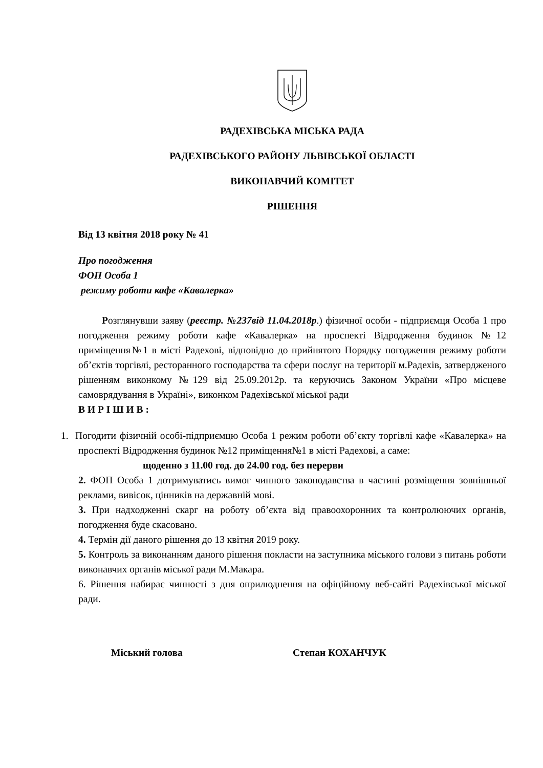РАДЕХІВСЬКА МІСЬКА РАДА
РАДЕХІВСЬКОГО РАЙОНУ ЛЬВІВСЬКОЇ ОБЛАСТІ
ВИКОНАВЧИЙ КОМІТЕТ
РІШЕННЯ
Від 13 квітня 2018 року № 41
Про погодження
ФОП Особа 1
режиму роботи кафе «Кавалерка»
Розглянувши заяву (реєстр. №237від 11.04.2018р.) фізичної особи - підприємця Особа 1 про погодження режиму роботи кафе «Кавалерка» на проспекті Відродження будинок №12 приміщення№1 в місті Радехові, відповідно до прийнятого Порядку погодження режиму роботи об’єктів торгівлі, ресторанного господарства та сфери послуг на території м.Радехів, затвердженого рішенням виконкому №129 від 25.09.2012р. та керуючись Законом України «Про місцеве самоврядування в Україні», виконком Радехівської міської ради
В И Р І Ш И В :
1. Погодити фізичній особі-підприємцю Особа 1 режим роботи об’єкту торгівлі кафе «Кавалерка» на проспекті Відродження будинок №12 приміщення№1 в місті Радехові, а саме:
щоденно з 11.00 год. до 24.00 год. без перерви
2. ФОП Особа 1 дотримуватись вимог чинного законодавства в частині розміщення зовнішньої реклами, вивісок, цінників на державній мові.
3. При надходженні скарг на роботу об’єкта від правоохоронних та контролюючих органів, погодження буде скасовано.
4. Термін дії даного рішення до 13 квітня 2019 року.
5. Контроль за виконанням даного рішення покласти на заступника міського голови з питань роботи виконавчих органів міської ради М.Макара.
6. Рішення набирає чинності з дня оприлюднення на офіційному веб-сайті Радехівської міської ради.
Міський голова Степан КОХАНЧУК